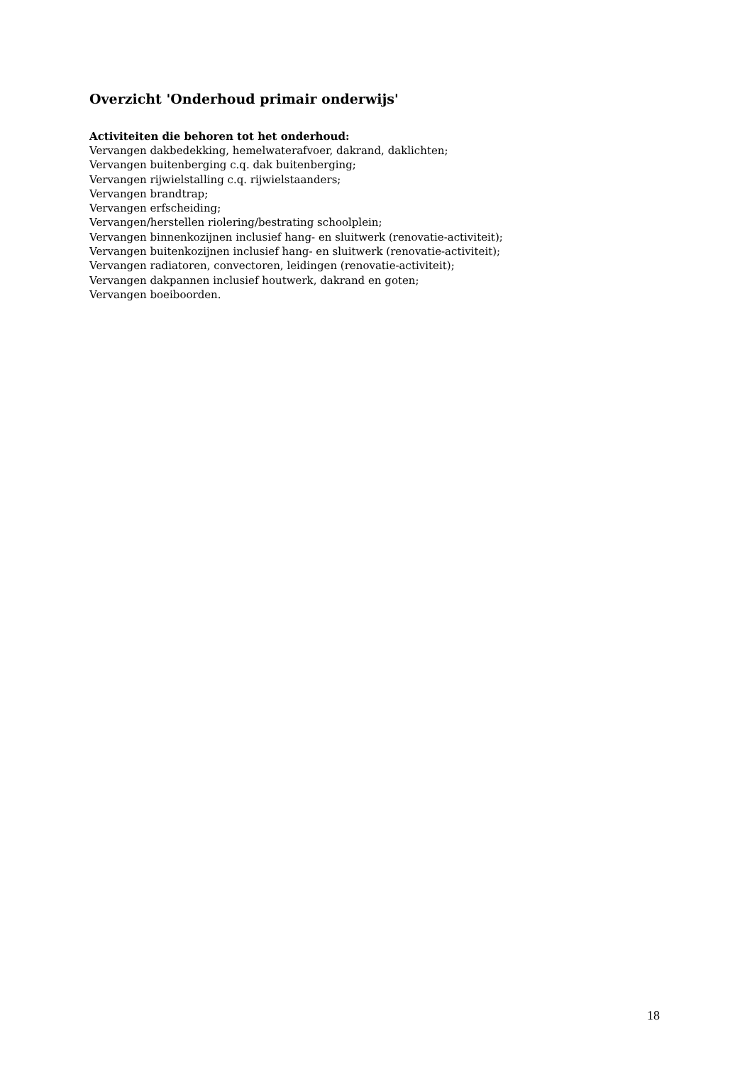Overzicht 'Onderhoud primair onderwijs'
Activiteiten die behoren tot het onderhoud:
Vervangen dakbedekking, hemelwaterafvoer, dakrand, daklichten;
Vervangen buitenberging c.q. dak buitenberging;
Vervangen rijwielstalling c.q. rijwielstaanders;
Vervangen brandtrap;
Vervangen erfscheiding;
Vervangen/herstellen riolering/bestrating schoolplein;
Vervangen binnenkozijnen inclusief hang- en sluitwerk (renovatie-activiteit);
Vervangen buitenkozijnen inclusief hang- en sluitwerk (renovatie-activiteit);
Vervangen radiatoren, convectoren, leidingen (renovatie-activiteit);
Vervangen dakpannen inclusief houtwerk, dakrand en goten;
Vervangen boeiboorden.
18